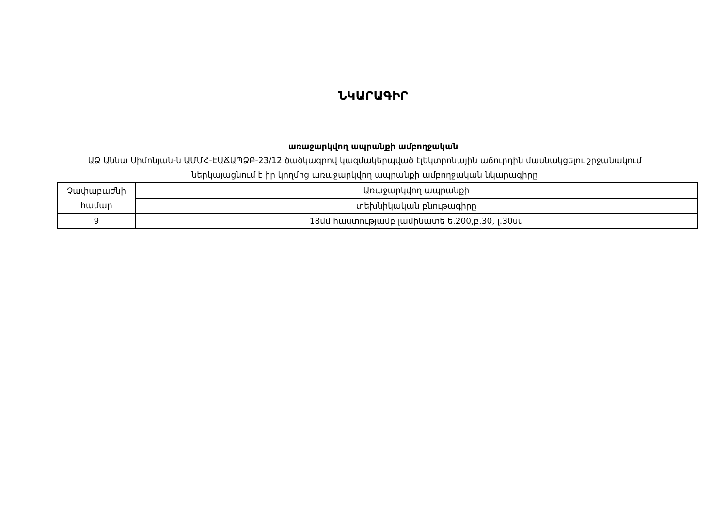ՆԿԱՐԱԳԻՐ
առաջարկվող ապրանքի ամբողջական
ԱՁ Աննա Սիմոնյան-ն ԱՄՄՀ-ԷԱՃԱՊՁԲ-23/12 ծածկագրով կազմակերպված էլեկտրոնային աճուրդին մասնակցելու շրջանակում ներկայացնում է իր կողմից առաջարկվող ապրանքի ամբողջական նկարագիրը
| Չափաբաժնի համար | Առաջարկվող ապրանքի |
| | տեխնիկական բնութագիրը |
| 9 | 18մմ հաստությամբ լամինատե ե.200,բ.30, լ.30սմ |